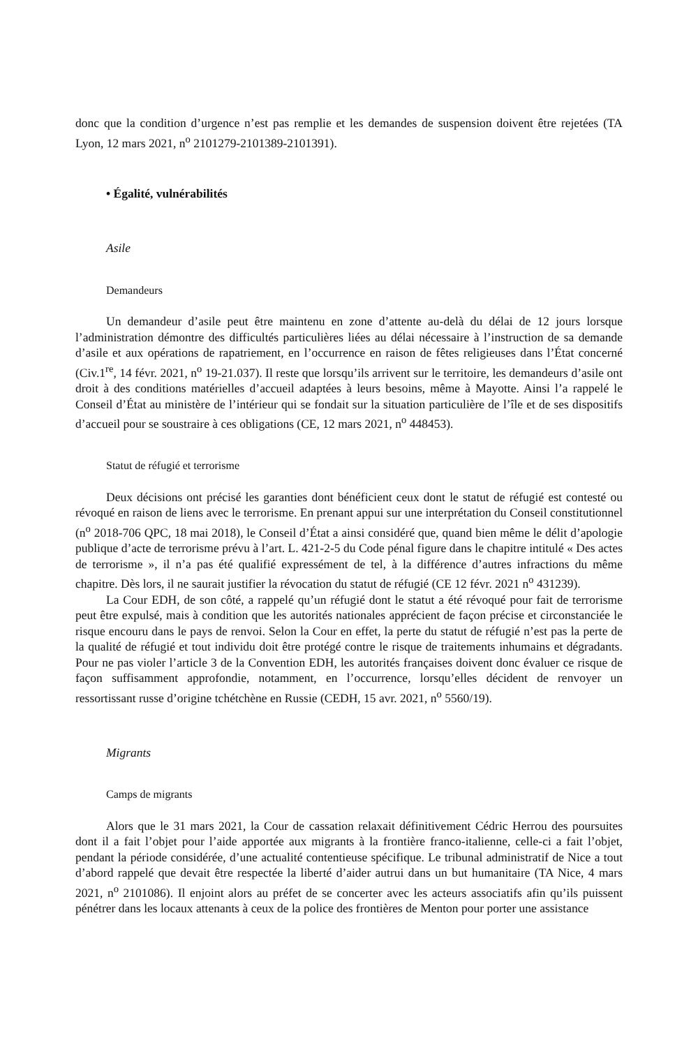donc que la condition d’urgence n’est pas remplie et les demandes de suspension doivent être rejetées (TA Lyon, 12 mars 2021, n<sup>o</sup> 2101279-2101389-2101391).
• Égalité, vulnérabilités
Asile
Demandeurs
Un demandeur d’asile peut être maintenu en zone d’attente au-delà du délai de 12 jours lorsque l’administration démontre des difficultés particulières liées au délai nécessaire à l’instruction de sa demande d’asile et aux opérations de rapatriement, en l’occurrence en raison de fêtes religieuses dans l’État concerné (Civ.1<sup>re</sup>, 14 févr. 2021, n<sup>o</sup> 19-21.037). Il reste que lorsqu’ils arrivent sur le territoire, les demandeurs d’asile ont droit à des conditions matérielles d’accueil adaptées à leurs besoins, même à Mayotte. Ainsi l’a rappelé le Conseil d’État au ministère de l’intérieur qui se fondait sur la situation particulière de l’île et de ses dispositifs d’accueil pour se soustraire à ces obligations (CE, 12 mars 2021, n<sup>o</sup> 448453).
Statut de réfugié et terrorisme
Deux décisions ont précisé les garanties dont bénéficient ceux dont le statut de réfugié est contesté ou révoqué en raison de liens avec le terrorisme. En prenant appui sur une interprétation du Conseil constitutionnel (n<sup>o</sup> 2018-706 QPC, 18 mai 2018), le Conseil d’État a ainsi considéré que, quand bien même le délit d’apologie publique d’acte de terrorisme prévu à l’art. L. 421-2-5 du Code pénal figure dans le chapitre intitulé « Des actes de terrorisme », il n’a pas été qualifié expressément de tel, à la différence d’autres infractions du même chapitre. Dès lors, il ne saurait justifier la révocation du statut de réfugié (CE 12 févr. 2021 n<sup>o</sup> 431239).
La Cour EDH, de son côté, a rappelé qu’un réfugié dont le statut a été révoqué pour fait de terrorisme peut être expulsé, mais à condition que les autorités nationales apprécient de façon précise et circonstanciée le risque encouru dans le pays de renvoi. Selon la Cour en effet, la perte du statut de réfugié n’est pas la perte de la qualité de réfugié et tout individu doit être protégé contre le risque de traitements inhumains et dégradants. Pour ne pas violer l’article 3 de la Convention EDH, les autorités françaises doivent donc évaluer ce risque de façon suffisamment approfondie, notamment, en l’occurrence, lorsqu’elles décident de renvoyer un ressortissant russe d’origine tchétchène en Russie (CEDH, 15 avr. 2021, n<sup>o</sup> 5560/19).
Migrants
Camps de migrants
Alors que le 31 mars 2021, la Cour de cassation relaxait définitivement Cédric Herrou des poursuites dont il a fait l’objet pour l’aide apportée aux migrants à la frontière franco-italienne, celle-ci a fait l’objet, pendant la période considérée, d’une actualité contentieuse spécifique. Le tribunal administratif de Nice a tout d’abord rappelé que devait être respectée la liberté d’aider autrui dans un but humanitaire (TA Nice, 4 mars 2021, n<sup>o</sup> 2101086). Il enjoint alors au préfet de se concerter avec les acteurs associatifs afin qu’ils puissent pénétrer dans les locaux attenants à ceux de la police des frontières de Menton pour porter une assistance